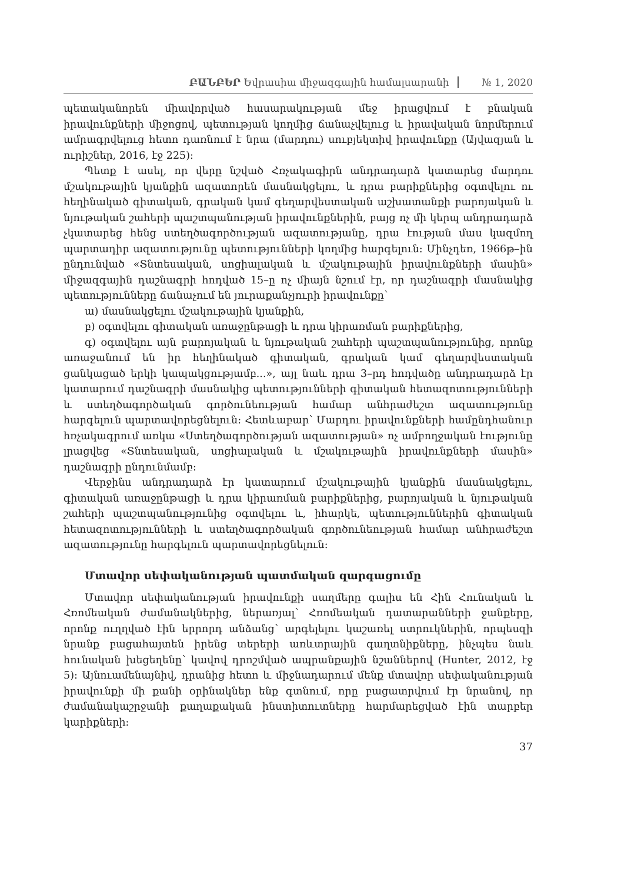ԲԱՆԲԵՐ Եվրասիա միջազգային համալսարանի № 1, 2020
պետականորեն միավորված հասարակության մեջ իրացվում է բնական իրավունքների միջոցով, պետության կողմից ճանաչվելուց և իրավական նորմերում ամրագրվելուց հետո դառնում է նրա (մարդու) սուբյեկտիվ իրավունքը (Այվազյան և ուրիշներ, 2016, էջ 225)։
Պետք է ասել, որ վերը նշված Հռչակագիրն անդրադարձ կատարեց մարդու մշակութային կյանքին ազատորեն մասնակցելու, և դրա բարիքներից օգտվելու ու հեղինակած գիտական, գրական կամ գեղարվեստական աշխատանքի բարոյական և նյութական շահերի պաշտպանության իրավունքներին, բայց ոչ մի կերպ անդրադարձ չկատարեց հենց ստեղծագործության ազատությանը, դրա էության մաս կազմող պարտադիր ազատությունը պետությունների կողմից հարգելուն։ Մինչդեռ, 1966թ–ին ընդունված «Տնտեսական, սոցիալական և մշակութային իրավունքների մասին» միջազգային դաշնագրի հոդված 15–ը ոչ միայն նշում էր, որ դաշնագրի մասնակից պետությունները ճանաչում են յուրաքանչյուրի իրավունքը՝
ա) մասնակցելու մշակութային կյանքին,
բ) օգտվելու գիտական առաջընթացի և դրա կիրառման բարիքներից,
գ) օգտվելու այն բարոյական և նյութական շահերի պաշտպանությունից, որոնք առաջանում են իր հեղինակած գիտական, գրական կամ գեղարվեստական ցանկացած երկի կապակցությամբ...», այլ նաև դրա 3–րդ հոդվածը անդրադարձ էր կատարում դաշնագրի մասնակից պետությունների գիտական հետազոտությունների և ստեղծագործական գործունեության համար անհրաժեշտ ազատությունը հարգելուն պարտավորեցնելուն։ Հետևաբար՝ Մարդու իրավունքների համընդհանուր հռչակագրում առկա «Ստեղծագործության ազատության» ոչ ամբողջական էությունը լրացվեց «Տնտեսական, սոցիալական և մշակութային իրավունքների մասին» դաշնագրի ընդունմամբ։
Վերջինս անդրադարձ էր կատարում մշակութային կյանքին մասնակցելու, գիտական առաջընթացի և դրա կիրառման բարիքներից, բարոյական և նյութական շահերի պաշտպանությունից օգտվելու և, իհարկե, պետություններին գիտական հետազոտությունների և ստեղծագործական գործունեության համար անհրաժեշտ ազատությունը հարգելուն պարտավորեցնելուն։
Մտավոր սեփականության պատմական զարգացումը
Մտավոր սեփականության իրավունքի սաղմերը գալիս են Հին Հունական և Հռոմեական ժամանակներից, ներառյալ՝ Հռոմեական դատարանների ջանքերը, որոնք ուղղված էին երրորդ անձանց՝ արգելելու կաշառել ստրուկներին, որպեսզի նրանք բացահայտեն իրենց տերերի առևտրային գաղտնիքները, ինչպես նաև հունական խեցեղենը՝ կավով դրոշմված ապրանքային նշաններով (Hunter, 2012, էջ 5)։ Այնուամենայնիվ, դրանից հետո և միջնադարում մենք մտավոր սեփականության իրավունքի մի քանի օրինակներ ենք գտնում, որը բացատրվում էր նրանով, որ ժամանակաշրջանի քաղաքական ինստիտուտները հարմարեցված էին տարբեր կարիքների։
37